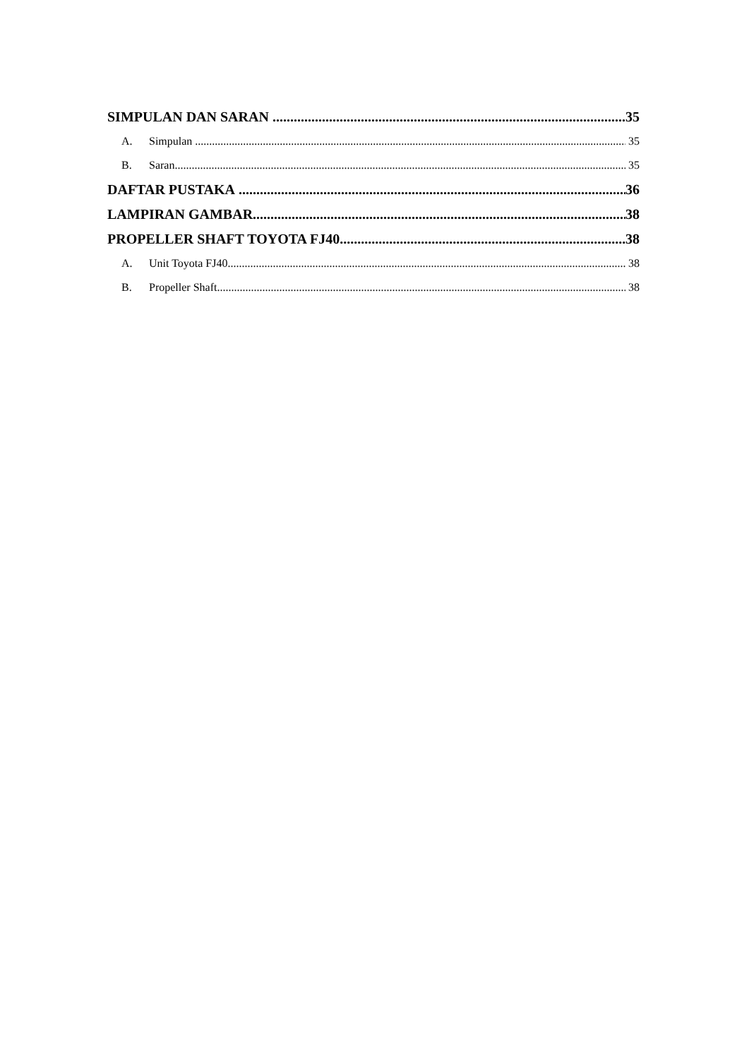SIMPULAN DAN SARAN 35
A. Simpulan 35
B. Saran 35
DAFTAR PUSTAKA 36
LAMPIRAN GAMBAR 38
PROPELLER SHAFT TOYOTA FJ40 38
A. Unit Toyota FJ40 38
B. Propeller Shaft 38